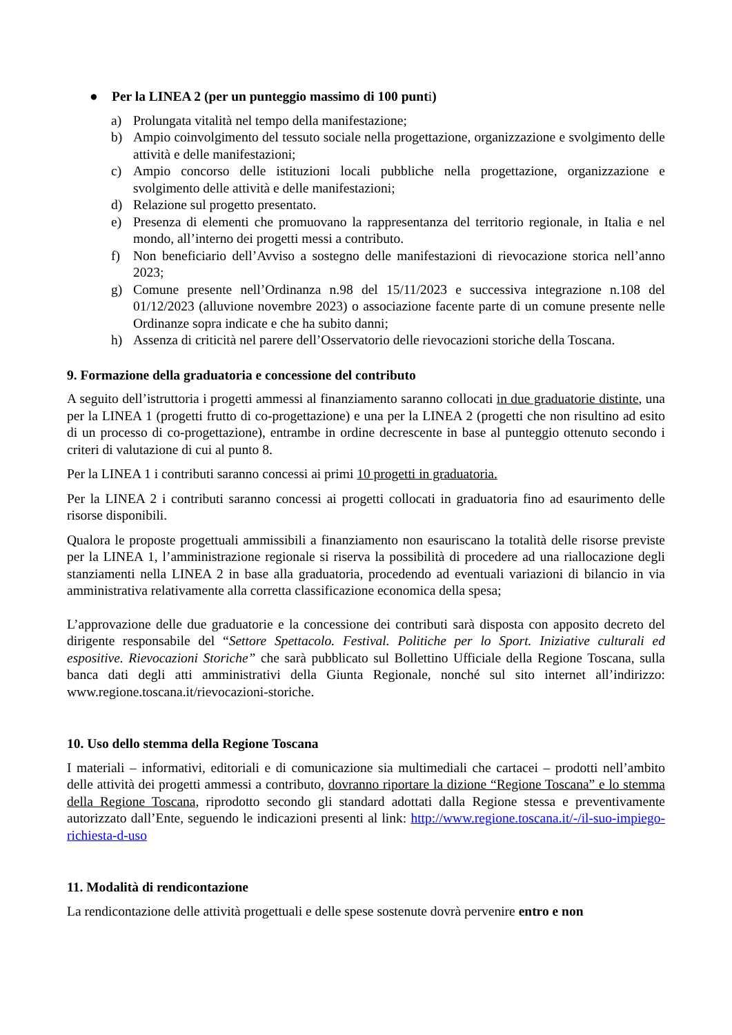● Per la LINEA 2 (per un punteggio massimo di 100 punti)
a) Prolungata vitalità nel tempo della manifestazione;
b) Ampio coinvolgimento del tessuto sociale nella progettazione, organizzazione e svolgimento delle attività e delle manifestazioni;
c) Ampio concorso delle istituzioni locali pubbliche nella progettazione, organizzazione e svolgimento delle attività e delle manifestazioni;
d) Relazione sul progetto presentato.
e) Presenza di elementi che promuovano la rappresentanza del territorio regionale, in Italia e nel mondo, all’interno dei progetti messi a contributo.
f) Non beneficiario dell’Avviso a sostegno delle manifestazioni di rievocazione storica nell’anno 2023;
g) Comune presente nell’Ordinanza n.98 del 15/11/2023 e successiva integrazione n.108 del 01/12/2023 (alluvione novembre 2023) o associazione facente parte di un comune presente nelle Ordinanze sopra indicate e che ha subito danni;
h) Assenza di criticità nel parere dell’Osservatorio delle rievocazioni storiche della Toscana.
9. Formazione della graduatoria e concessione del contributo
A seguito dell’istruttoria i progetti ammessi al finanziamento saranno collocati in due graduatorie distinte, una per la LINEA 1 (progetti frutto di co-progettazione) e una per la LINEA 2 (progetti che non risultino ad esito di un processo di co-progettazione), entrambe in ordine decrescente in base al punteggio ottenuto secondo i criteri di valutazione di cui al punto 8.
Per la LINEA 1 i contributi saranno concessi ai primi 10 progetti in graduatoria.
Per la LINEA 2 i contributi saranno concessi ai progetti collocati in graduatoria fino ad esaurimento delle risorse disponibili.
Qualora le proposte progettuali ammissibili a finanziamento non esauriscano la totalità delle risorse previste per la LINEA 1, l’amministrazione regionale si riserva la possibilità di procedere ad una riallocazione degli stanziamenti nella LINEA 2 in base alla graduatoria, procedendo ad eventuali variazioni di bilancio in via amministrativa relativamente alla corretta classificazione economica della spesa;
L’approvazione delle due graduatorie e la concessione dei contributi sarà disposta con apposito decreto del dirigente responsabile del “Settore Spettacolo. Festival. Politiche per lo Sport. Iniziative culturali ed espositive. Rievocazioni Storiche” che sarà pubblicato sul Bollettino Ufficiale della Regione Toscana, sulla banca dati degli atti amministrativi della Giunta Regionale, nonché sul sito internet all’indirizzo: www.regione.toscana.it/rievocazioni-storiche.
10. Uso dello stemma della Regione Toscana
I materiali – informativi, editoriali e di comunicazione sia multimediali che cartacei – prodotti nell’ambito delle attività dei progetti ammessi a contributo, dovranno riportare la dizione “Regione Toscana” e lo stemma della Regione Toscana, riprodotto secondo gli standard adottati dalla Regione stessa e preventivamente autorizzato dall’Ente, seguendo le indicazioni presenti al link: http://www.regione.toscana.it/-/il-suo-impiego-richiesta-d-uso
11. Modalità di rendicontazione
La rendicontazione delle attività progettuali e delle spese sostenute dovrà pervenire entro e non